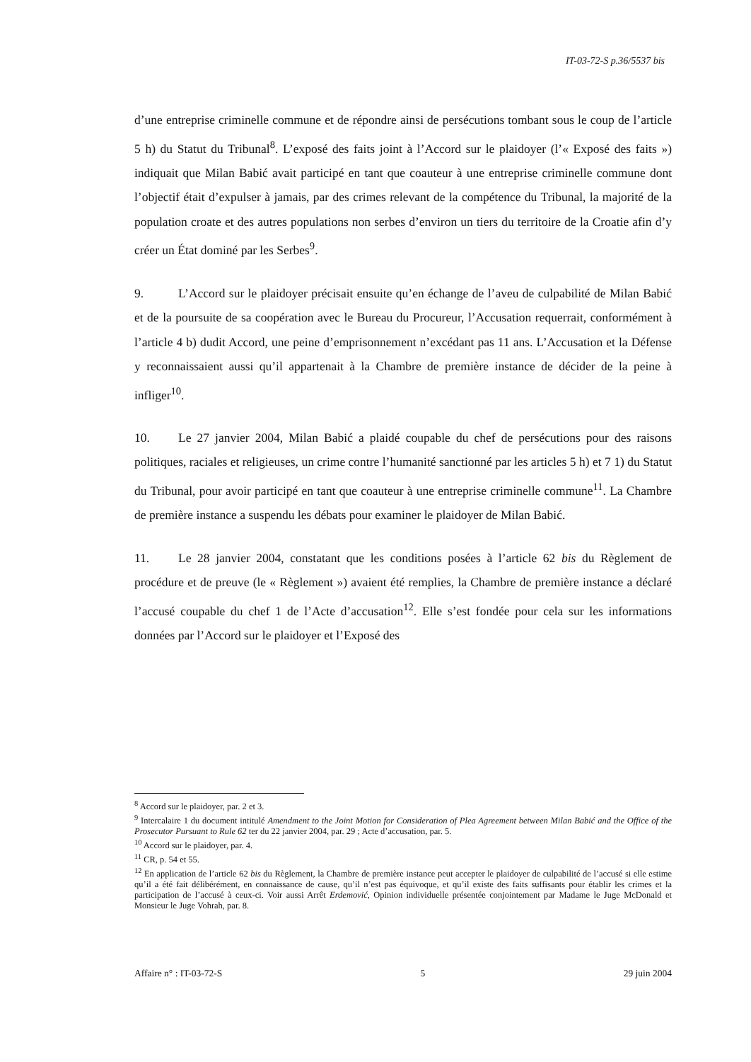IT-03-72-S p.36/5537 bis
d’une entreprise criminelle commune et de répondre ainsi de persécutions tombant sous le coup de l’article 5 h) du Statut du Tribunal<sup>8</sup>. L’exposé des faits joint à l’Accord sur le plaidoyer (l’« Exposé des faits ») indiquait que Milan Babić avait participé en tant que coauteur à une entreprise criminelle commune dont l’objectif était d’expulser à jamais, par des crimes relevant de la compétence du Tribunal, la majorité de la population croate et des autres populations non serbes d’environ un tiers du territoire de la Croatie afin d’y créer un État dominé par les Serbes<sup>9</sup>.
9. L’Accord sur le plaidoyer précisait ensuite qu’en échange de l’aveu de culpabilité de Milan Babić et de la poursuite de sa coopération avec le Bureau du Procureur, l’Accusation requerrait, conformément à l’article 4 b) dudit Accord, une peine d’emprisonnement n’excédant pas 11 ans. L’Accusation et la Défense y reconnaissaient aussi qu’il appartenait à la Chambre de première instance de décider de la peine à infliger<sup>10</sup>.
10. Le 27 janvier 2004, Milan Babić a plaidé coupable du chef de persécutions pour des raisons politiques, raciales et religieuses, un crime contre l’humanité sanctionné par les articles 5 h) et 7 1) du Statut du Tribunal, pour avoir participé en tant que coauteur à une entreprise criminelle commune<sup>11</sup>. La Chambre de première instance a suspendu les débats pour examiner le plaidoyer de Milan Babić.
11. Le 28 janvier 2004, constatant que les conditions posées à l’article 62 bis du Règlement de procédure et de preuve (le « Règlement ») avaient été remplies, la Chambre de première instance a déclaré l’accusé coupable du chef 1 de l’Acte d’accusation<sup>12</sup>. Elle s’est fondée pour cela sur les informations données par l’Accord sur le plaidoyer et l’Exposé des
<sup>8</sup> Accord sur le plaidoyer, par. 2 et 3.
<sup>9</sup> Intercalaire 1 du document intitulé Amendment to the Joint Motion for Consideration of Plea Agreement between Milan Babić and the Office of the Prosecutor Pursuant to Rule 62 ter du 22 janvier 2004, par. 29 ; Acte d’accusation, par. 5.
<sup>10</sup> Accord sur le plaidoyer, par. 4.
<sup>11</sup> CR, p. 54 et 55.
<sup>12</sup> En application de l’article 62 bis du Règlement, la Chambre de première instance peut accepter le plaidoyer de culpabilité de l’accusé si elle estime qu’il a été fait délibérément, en connaissance de cause, qu’il n’est pas équivoque, et qu’il existe des faits suffisants pour établir les crimes et la participation de l’accusé à ceux-ci. Voir aussi Arrêt Erdemović, Opinion individuelle présentée conjointement par Madame le Juge McDonald et Monsieur le Juge Vohrah, par. 8.
Affaire n° : IT-03-72-S 5 29 juin 2004